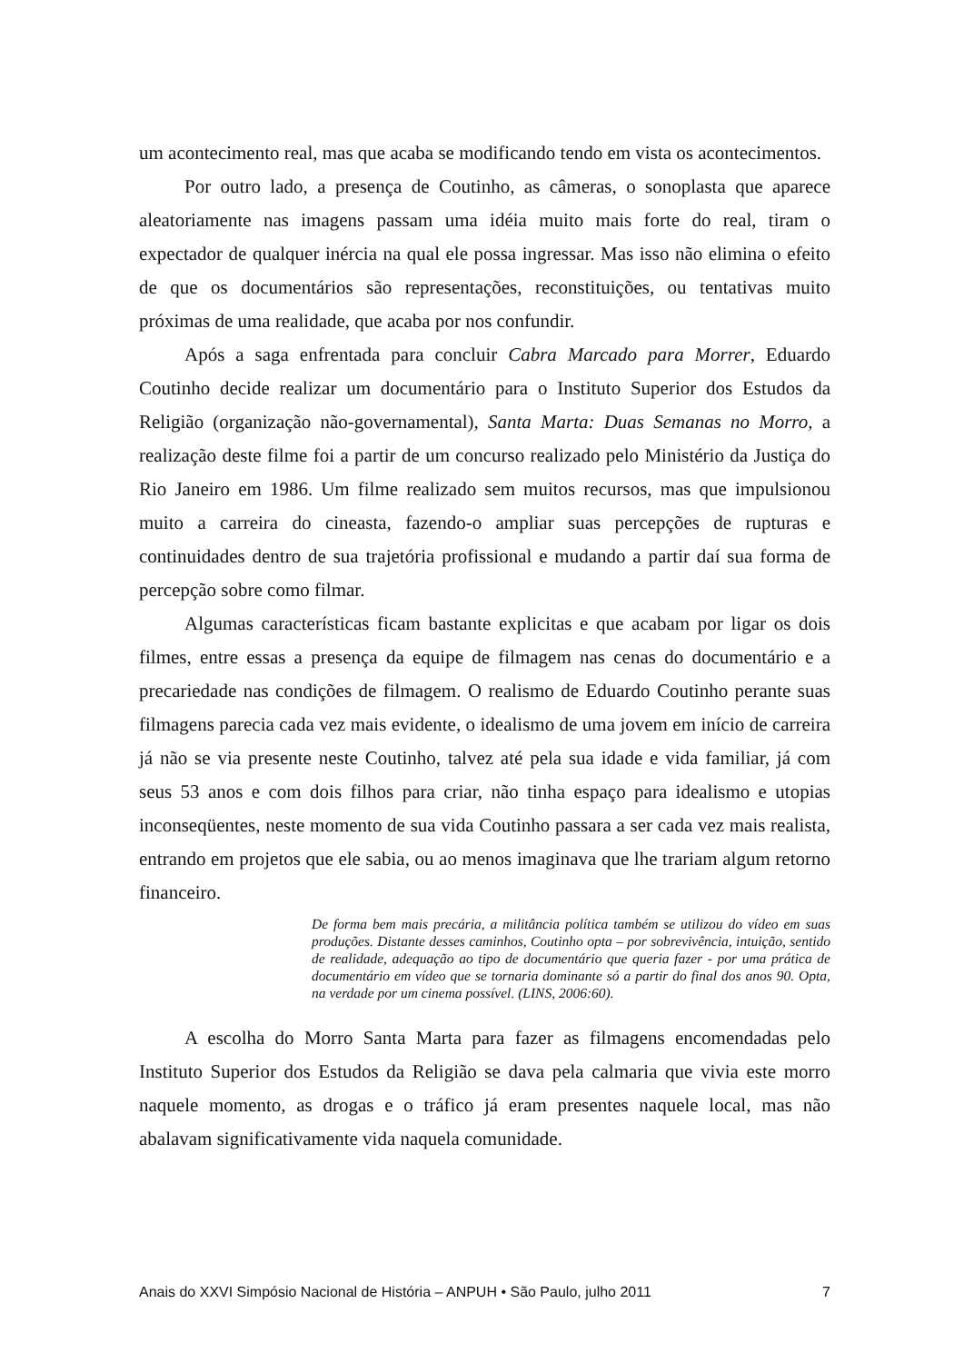um acontecimento real, mas que acaba se modificando tendo em vista os acontecimentos.
Por outro lado, a presença de Coutinho, as câmeras, o sonoplasta que aparece aleatoriamente nas imagens passam uma idéia muito mais forte do real, tiram o expectador de qualquer inércia na qual ele possa ingressar. Mas isso não elimina o efeito de que os documentários são representações, reconstituições, ou tentativas muito próximas de uma realidade, que acaba por nos confundir.
Após a saga enfrentada para concluir Cabra Marcado para Morrer, Eduardo Coutinho decide realizar um documentário para o Instituto Superior dos Estudos da Religião (organização não-governamental), Santa Marta: Duas Semanas no Morro, a realização deste filme foi a partir de um concurso realizado pelo Ministério da Justiça do Rio Janeiro em 1986. Um filme realizado sem muitos recursos, mas que impulsionou muito a carreira do cineasta, fazendo-o ampliar suas percepções de rupturas e continuidades dentro de sua trajetória profissional e mudando a partir daí sua forma de percepção sobre como filmar.
Algumas características ficam bastante explicitas e que acabam por ligar os dois filmes, entre essas a presença da equipe de filmagem nas cenas do documentário e a precariedade nas condições de filmagem. O realismo de Eduardo Coutinho perante suas filmagens parecia cada vez mais evidente, o idealismo de uma jovem em início de carreira já não se via presente neste Coutinho, talvez até pela sua idade e vida familiar, já com seus 53 anos e com dois filhos para criar, não tinha espaço para idealismo e utopias inconseqüentes, neste momento de sua vida Coutinho passara a ser cada vez mais realista, entrando em projetos que ele sabia, ou ao menos imaginava que lhe trariam algum retorno financeiro.
De forma bem mais precária, a militância política também se utilizou do vídeo em suas produções. Distante desses caminhos, Coutinho opta – por sobrevivência, intuição, sentido de realidade, adequação ao tipo de documentário que queria fazer - por uma prática de documentário em vídeo que se tornaria dominante só a partir do final dos anos 90. Opta, na verdade por um cinema possível. (LINS, 2006:60).
A escolha do Morro Santa Marta para fazer as filmagens encomendadas pelo Instituto Superior dos Estudos da Religião se dava pela calmaria que vivia este morro naquele momento, as drogas e o tráfico já eram presentes naquele local, mas não abalavam significativamente vida naquela comunidade.
Anais do XXVI Simpósio Nacional de História – ANPUH • São Paulo, julho 2011 7